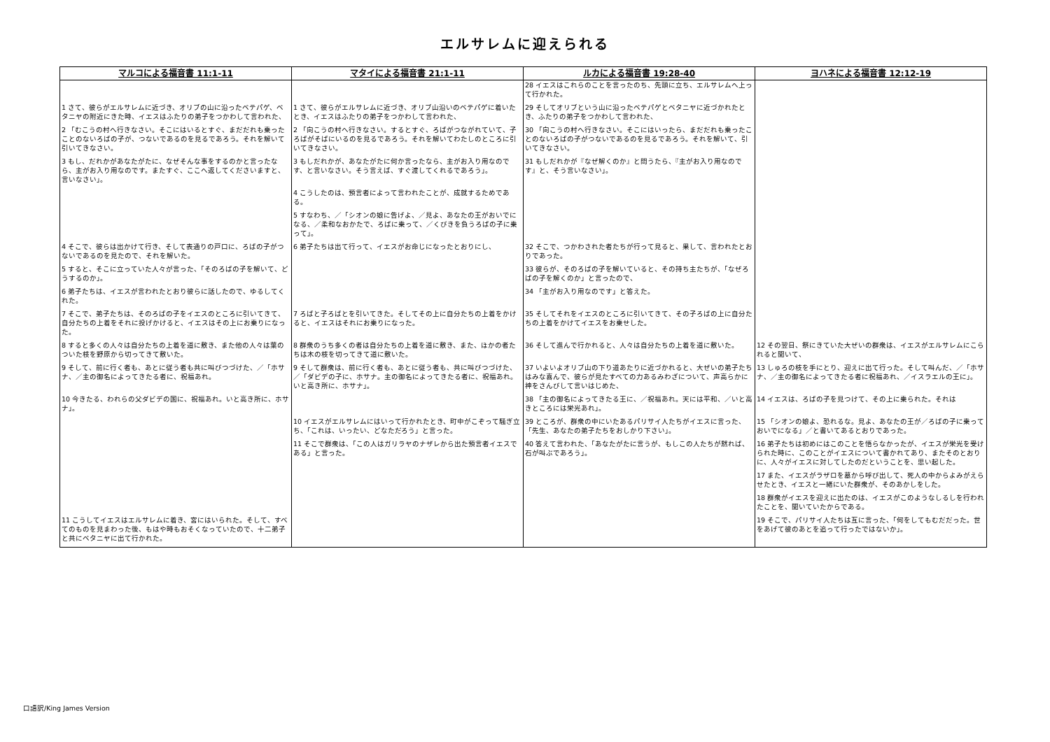エルサレムに迎えられる
| マルコによる福音書 11:1-11 | マタイによる福音書 21:1-11 | ルカによる福音書 19:28-40 | ヨハネによる福音書 12:12-19 |
| --- | --- | --- | --- |
| | | 28 イエスはこれらのことを言ったのち、先頭に立ち、エルサレムへ上って行かれた。 | |
| 1 さて、彼らがエルサレムに近づき、オリブの山に沿ったベテパゲ、ベタニヤの附近にきた時、イエスはふたりの弟子をつかわして言われた、 | 1 さて、彼らがエルサレムに近づき、オリブ山沿いのベテパゲに着いたとき、イエスはふたりの弟子をつかわして言われた、 | 29 そしてオリブという山に沿ったベテパゲとベタニヤに近づかれたとき、ふたりの弟子をつかわして言われた、 | |
| 2 「むこうの村へ行きなさい。そこにはいるとすぐ、まだだれも乗ったことのないろばの子が、つないであるのを見るであろう。それを解いて引いてきなさい。 | 2 「向こうの村へ行きなさい。するとすぐ、ろばがつながれていて、子ろばがそばにいるのを見るであろう。それを解いてわたしのところに引いてきなさい。 | 30 「向こうの村へ行きなさい。そこにはいったら、まだだれも乗ったことのないろばの子がつないであるのを見るであろう。それを解いて、引いてきなさい。 | |
| 3 もし、だれかがあなたがたに、なぜそんな事をするのかと言ったなら、主がお入り用なのです。またすぐ、ここへ返してくださいますと、言いなさい」。 | 3 もしだれかが、あなたがたに何か言ったなら、主がお入り用なのです、と言いなさい。そう言えば、すぐ渡してくれるであろう」。 | 31 もしだれかが『なぜ解くのか』と問うたら、『主がお入り用なのです』と、そう言いなさい」。 | |
| | 4 こうしたのは、預言者によって言われたことが、成就するためである。 | | |
| | 5 すなわち、／「シオンの娘に告げよ、／見よ、あなたの王がおいでになる、／柔和なおかたで、ろばに乗って、／くびきを負うろばの子に乗って」。 | | |
| 4 そこで、彼らは出かけて行き、そして表通りの戸口に、ろばの子がつないであるのを見たので、それを解いた。 | 6 弟子たちは出て行って、イエスがお命じになったとおりにし、 | 32 そこで、つかわされた者たちが行って見ると、果して、言われたとおりであった。 | |
| 5 すると、そこに立っていた人々が言った、「そのろばの子を解いて、どうするのか」。 | | 33 彼らが、そのろばの子を解いていると、その持ち主たちが、「なぜろばの子を解くのか」と言ったので、 | |
| 6 弟子たちは、イエスが言われたとおり彼らに話したので、ゆるしてくれた。 | | 34 「主がお入り用なのです」と答えた。 | |
| 7 そこで、弟子たちは、そのろばの子をイエスのところに引いてきて、自分たちの上着をそれに投げかけると、イエスはその上にお乗りになった。 | 7 ろばと子ろばとを引いてきた。そしてその上に自分たちの上着をかけると、イエスはそれにお乗りになった。 | 35 そしてそれをイエスのところに引いてきて、その子ろばの上に自分たちの上着をかけてイエスをお乗せした。 | |
| 8 すると多くの人々は自分たちの上着を道に敷き、また他の人々は葉のついた枝を野原から切ってきて敷いた。 | 8 群衆のうち多くの者は自分たちの上着を道に敷き、また、ほかの者たちは木の枝を切ってきて道に敷いた。 | 36 そして進んで行かれると、人々は自分たちの上着を道に敷いた。 | 12 その翌日、祭にきていた大ぜいの群衆は、イエスがエルサレムにこられると聞いて、 |
| 9 そして、前に行く者も、あとに従う者も共に叫びつづけた、／「ホサナ、／主の御名によってきたる者に、祝福あれ。 | 9 そして群衆は、前に行く者も、あとに従う者も、共に叫びつづけた、／「ダビデの子に、ホサナ。主の御名によってきたる者に、祝福あれ。いと高き所に、ホサナ」。 | 37 いよいよオリブ山の下り道あたりに近づかれると、大ぜいの弟子たちはみな喜んで、彼らが見たすべての力あるみわざについて、声高らかに神をさんびして言いはじめた、 | 13 しゅろの枝を手にとり、迎えに出て行った。そして叫んだ、／「ホサナ、／主の御名によってきたる者に祝福あれ、／イスラエルの王に」。 |
| 10 今きたる、われらの父ダビデの国に、祝福あれ。いと高き所に、ホサナ」。 | | 38 「主の御名によってきたる王に、／祝福あれ。天には平和、／いと高きところには栄光あれ」。 | 14 イエスは、ろばの子を見つけて、その上に乗られた。それは |
| | 10 イエスがエルサレムにはいって行かれたとき、町中がこぞって騒ぎ立ち、「これは、いったい、どなただろう」と言った。 | 39 ところが、群衆の中にいたあるパリサイ人たちがイエスに言った、「先生、あなたの弟子たちをおしかり下さい」。 | 15 「シオンの娘よ、恐れるな。見よ、あなたの王が／ろばの子に乗っておいでになる」／と書いてあるとおりであった。 |
| | 11 そこで群衆は、「この人はガリラヤのナザレから出た預言者イエスである」と言った。 | 40 答えて言われた、「あなたがたに言うが、もしこの人たちが黙れば、石が叫ぶであろう」。 | 16 弟子たちは初めにはこのことを悟らなかったが、イエスが栄光を受けられた時に、このことがイエスについて書かれてあり、またそのとおりに、人々がイエスに対してしたのだということを、思い起した。 |
| | | | 17 また、イエスがラザロを墓から呼び出して、死人の中からよみがえらせたとき、イエスと一緒にいた群衆が、そのあかしをした。 |
| | | | 18 群衆がイエスを迎えに出たのは、イエスがこのようなしるしを行われたことを、聞いていたからである。 |
| 11 こうしてイエスはエルサレムに着き、宮にはいられた。そして、すべてのものを見まわった後、もはや時もおそくなっていたので、十二弟子と共にベタニヤに出て行かれた。 | | | 19 そこで、パリサイ人たちは互に言った、「何をしてもむだだった。世をあげて彼のあとを追って行ったではないか」。 |
口語訳/King James Version